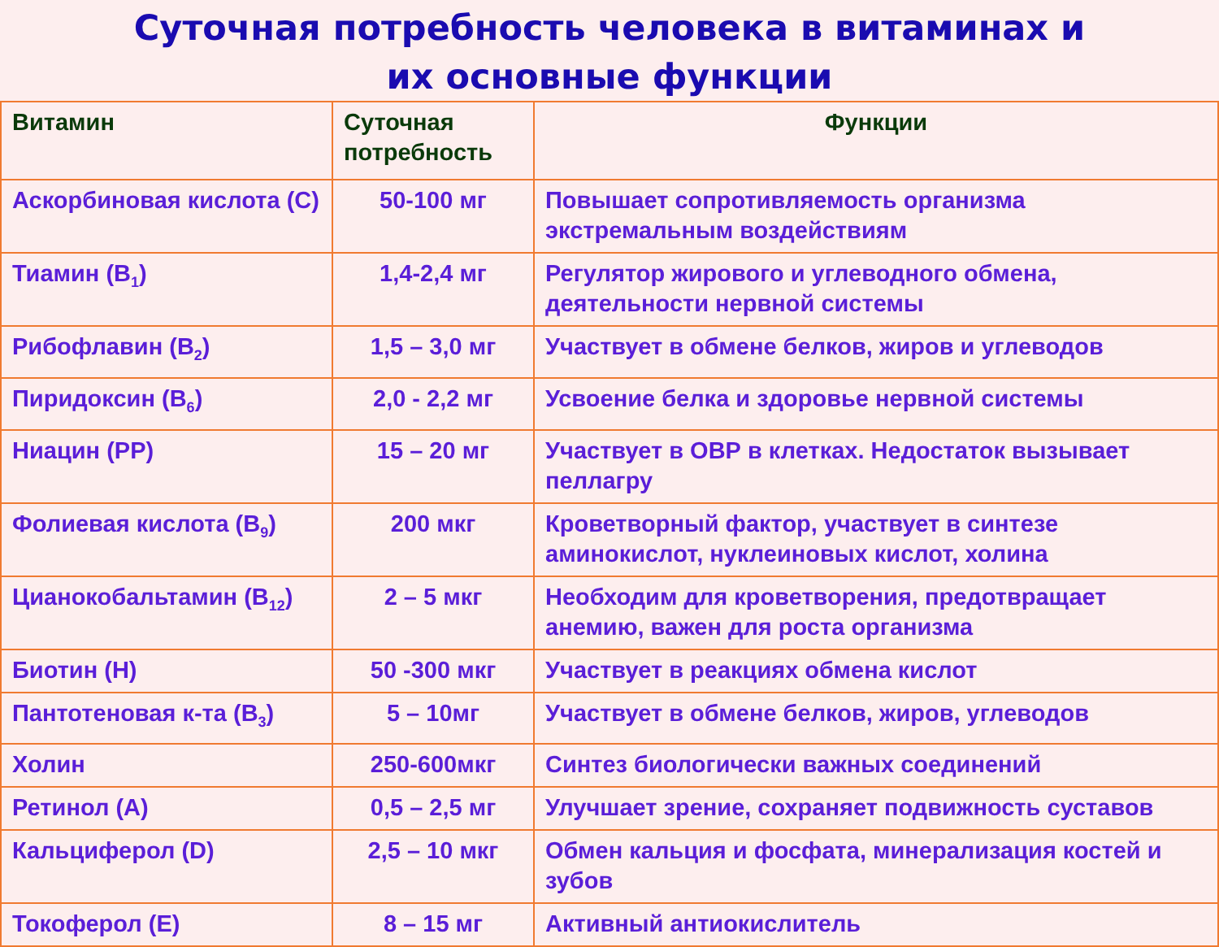Суточная потребность человека в витаминах и
их основные функции
| Витамин | Суточная потребность | Функции |
| --- | --- | --- |
| Аскорбиновая кислота (С) | 50-100 мг | Повышает сопротивляемость организма экстремальным воздействиям |
| Тиамин (В<sub>1</sub>) | 1,4-2,4 мг | Регулятор жирового и углеводного обмена, деятельности нервной системы |
| Рибофлавин (В<sub>2</sub>) | 1,5 – 3,0 мг | Участвует в обмене белков, жиров и углеводов |
| Пиридоксин (В<sub>6</sub>) | 2,0 - 2,2 мг | Усвоение белка и здоровье нервной системы |
| Ниацин (РР) | 15 – 20 мг | Участвует в ОВР в клетках. Недостаток вызывает пеллагру |
| Фолиевая кислота (В<sub>9</sub>) | 200 мкг | Кроветворный фактор, участвует в синтезе аминокислот, нуклеиновых кислот, холина |
| Цианокобальтамин (В<sub>12</sub>) | 2 – 5 мкг | Необходим для кроветворения, предотвращает анемию, важен для роста организма |
| Биотин (Н) | 50 -300 мкг | Участвует в реакциях обмена кислот |
| Пантотеновая к-та (В<sub>3</sub>) | 5 – 10мг | Участвует в обмене белков, жиров, углеводов |
| Холин | 250-600мкг | Синтез биологически важных соединений |
| Ретинол (А) | 0,5 – 2,5 мг | Улучшает зрение, сохраняет подвижность суставов |
| Кальциферол (D) | 2,5 – 10 мкг | Обмен кальция и фосфата, минерализация костей и зубов |
| Токоферол (Е) | 8 – 15 мг | Активный антиокислитель |